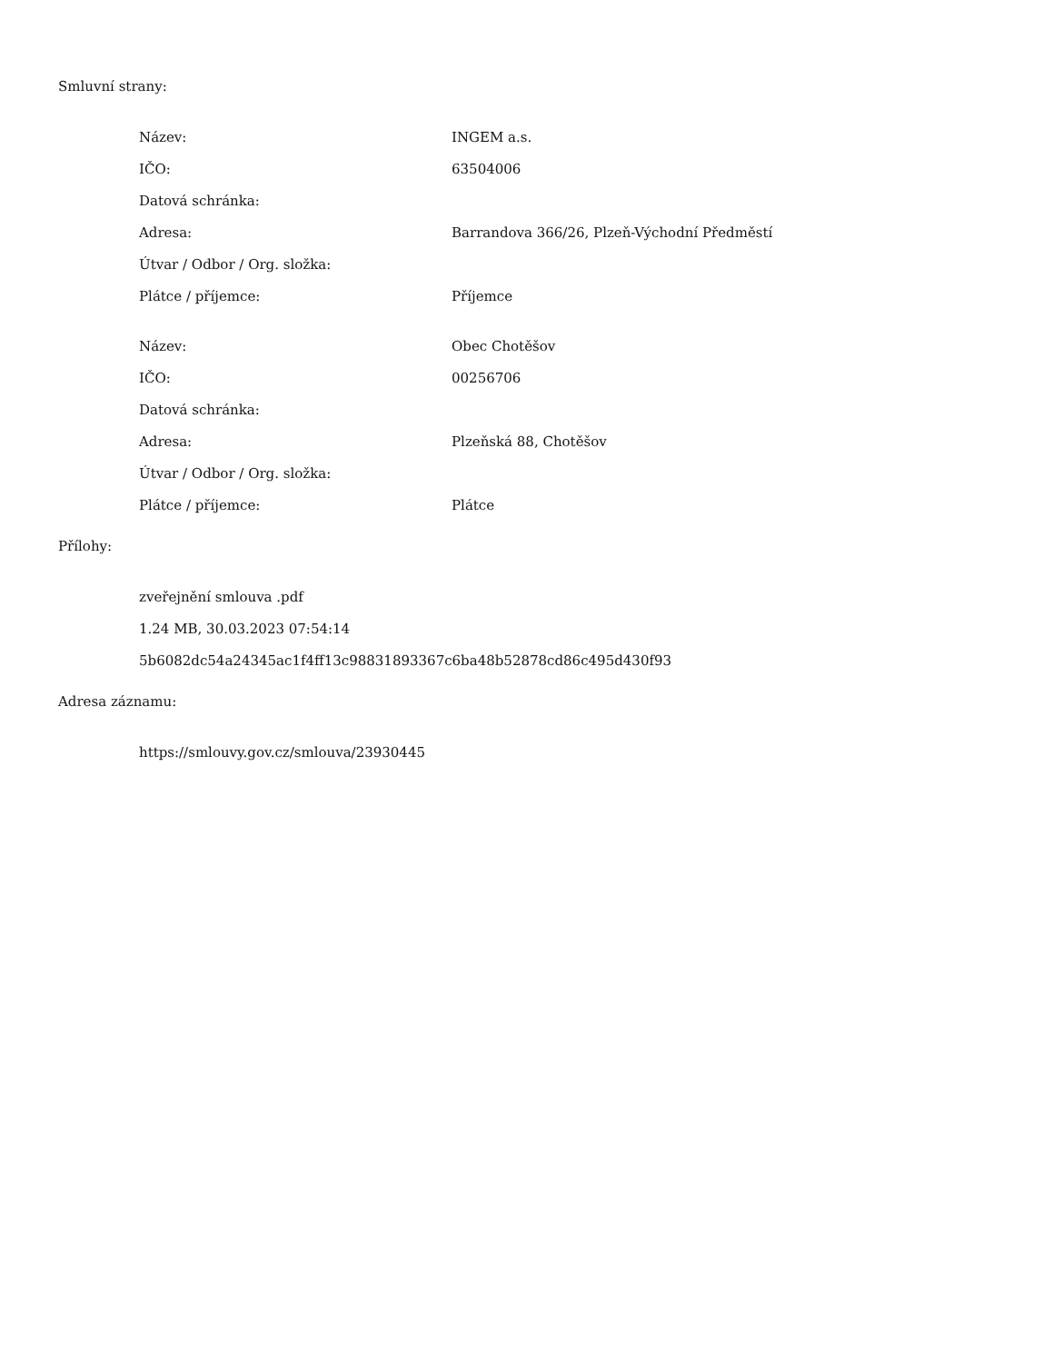Smluvní strany:
| Název: | INGEM a.s. |
| IČO: | 63504006 |
| Datová schránka: | |
| Adresa: | Barrandova 366/26, Plzeň-Východní Předměstí |
| Útvar / Odbor / Org. složka: | |
| Plátce / příjemce: | Příjemce |
| Název: | Obec Chotěšov |
| IČO: | 00256706 |
| Datová schránka: | |
| Adresa: | Plzeňská 88, Chotěšov |
| Útvar / Odbor / Org. složka: | |
| Plátce / příjemce: | Plátce |
Přílohy:
zveřejnění smlouva .pdf
1.24 MB, 30.03.2023 07:54:14
5b6082dc54a24345ac1f4ff13c98831893367c6ba48b52878cd86c495d430f93
Adresa záznamu:
https://smlouvy.gov.cz/smlouva/23930445